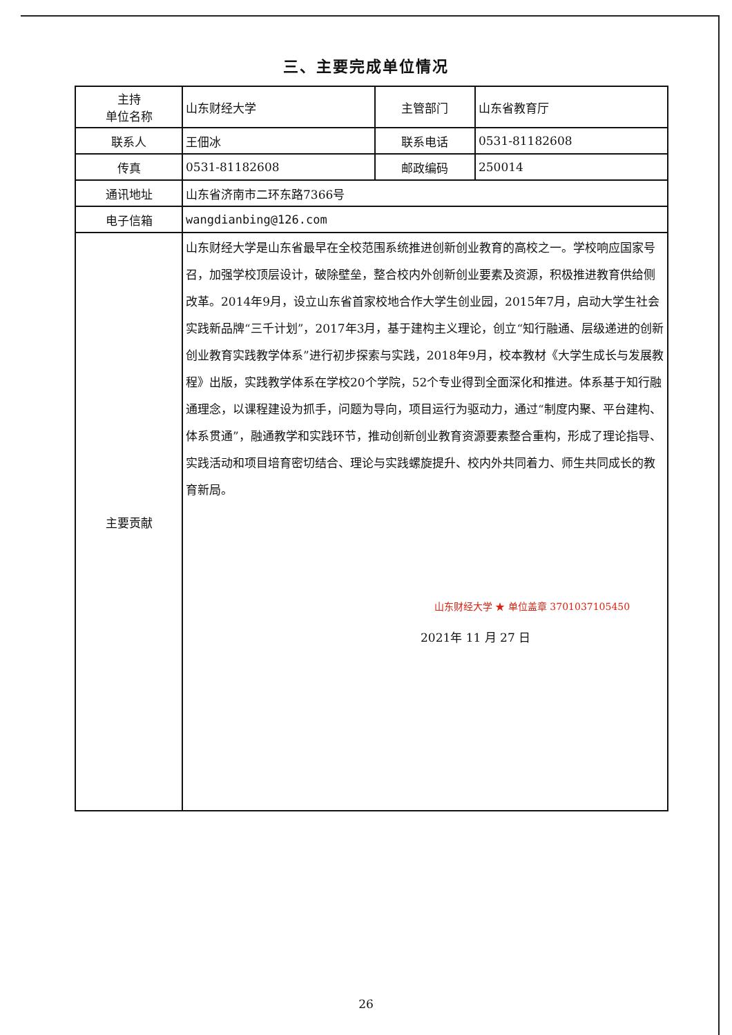三、主要完成单位情况
| 主持 单位名称 | 山东财经大学 | 主管部门 | 山东省教育厅 |
| 联系人 | 王佃冰 | 联系电话 | 0531-81182608 |
| 传真 | 0531-81182608 | 邮政编码 | 250014 |
| 通讯地址 | 山东省济南市二环东路7366号 | | |
| 电子信箱 | wangdianbing@126.com | | |
| 主要贡献 | 山东财经大学是山东省最早在全校范围系统推进创新创业教育的高校之一。学校响应国家号召，加强学校顶层设计，破除壁垒，整合校内外创新创业要素及资源，积极推进教育供给侧改革。2014年9月，设立山东省首家校地合作大学生创业园，2015年7月，启动大学生社会实践新品牌“三千计划”，2017年3月，基于建构主义理论，创立“知行融通、层级递进的创新创业教育实践教学体系”进行初步探索与实践，2018年9月，校本教材《大学生成长与发展教程》出版，实践教学体系在学校20个学院，52个专业得到全面深化和推进。体系基于知行融通理念，以课程建设为抓手，问题为导向，项目运行为驱动力，通过“制度内聚、平台建构、体系贯通”，融通教学和实践环节，推动创新创业教育资源要素整合重构，形成了理论指导、实践活动和项目培育密切结合、理论与实践螺旋提升、校内外共同着力、师生共同成长的教育新局。 山东财经大学 ★ 单位盖章 3701037105450 2021年 11 月 27 日 | | |
26